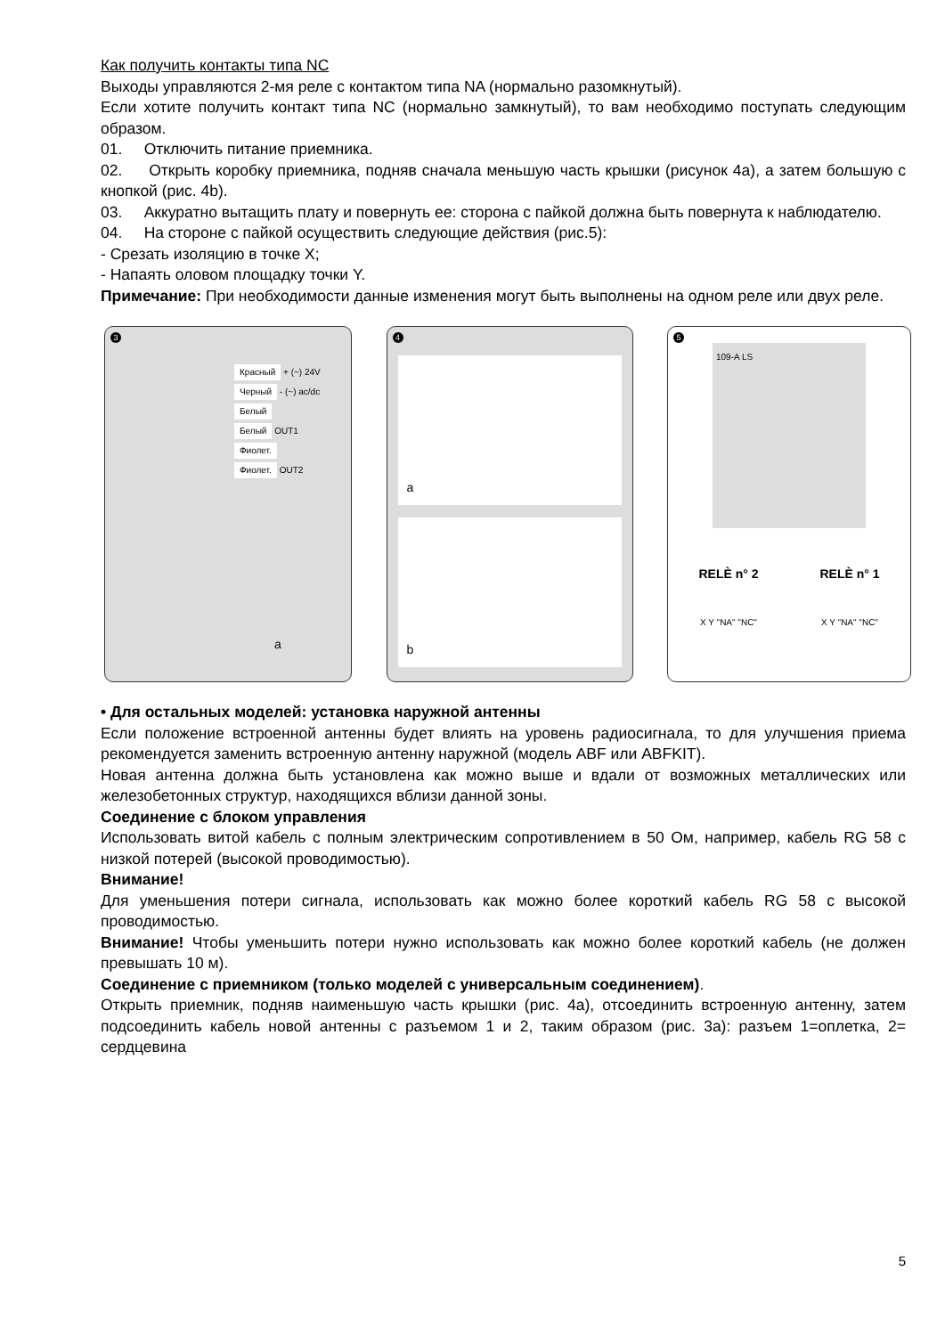Как получить контакты типа NC
Выходы управляются 2-мя реле с контактом типа NA (нормально разомкнутый).
Если хотите получить контакт типа NC (нормально замкнутый), то вам необходимо поступать следующим образом.
01. Отключить питание приемника.
02. Открыть коробку приемника, подняв сначала меньшую часть крышки (рисунок 4a), а затем большую с кнопкой (рис. 4b).
03. Аккуратно вытащить плату и повернуть ее: сторона с пайкой должна быть повернута к наблюдателю.
04. На стороне с пайкой осуществить следующие действия (рис.5):
- Срезать изоляцию в точке X;
- Напаять оловом площадку точки Y.
Примечание: При необходимости данные изменения могут быть выполнены на одном реле или двух реле.
3
Красный + (~) 24V
Черный - (~) ac/dc
Белый
Белый OUT1
Фиолет.
Фиолет. OUT2
a
4
a
b
5
109-A LS
RELÈ n° 2 RELÈ n° 1
X Y "NA" "NC" X Y "NA" "NC"
• Для остальных моделей: установка наружной антенны
Если положение встроенной антенны будет влиять на уровень радиосигнала, то для улучшения приема рекомендуется заменить встроенную антенну наружной (модель ABF или ABFKIT).
Новая антенна должна быть установлена как можно выше и вдали от возможных металлических или железобетонных структур, находящихся вблизи данной зоны.
Соединение с блоком управления
Использовать витой кабель с полным электрическим сопротивлением в 50 Ом, например, кабель RG 58 с низкой потерей (высокой проводимостью).
Внимание!
Для уменьшения потери сигнала, использовать как можно более короткий кабель RG 58 с высокой проводимостью.
Внимание! Чтобы уменьшить потери нужно использовать как можно более короткий кабель (не должен превышать 10 м).
Соединение с приемником (только моделей с универсальным соединением).
Открыть приемник, подняв наименьшую часть крышки (рис. 4a), отсоединить встроенную антенну, затем подсоединить кабель новой антенны с разъемом 1 и 2, таким образом (рис. 3a): разъем 1=оплетка, 2= сердцевина
5